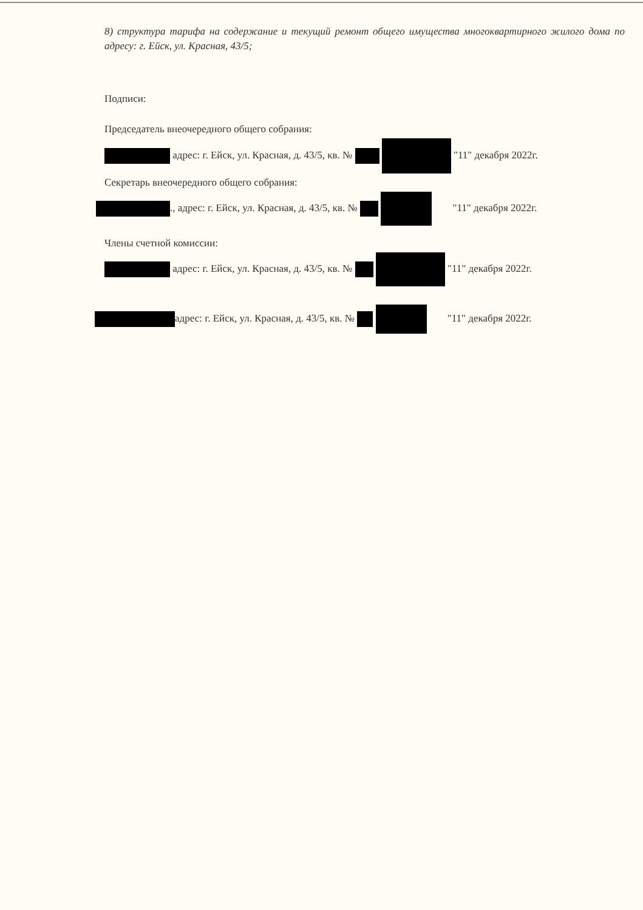8) структура тарифа на содержание и текущий ремонт общего имущества многоквартирного жилого дома по адресу: г. Ейск, ул. Красная, 43/5;
Подписи:
Председатель внеочередного общего собрания:
адрес: г. Ейск, ул. Красная, д. 43/5, кв. № "11" декабря 2022г.
Секретарь внеочередного общего собрания:
., адрес: г. Ейск, ул. Красная, д. 43/5, кв. № "11" декабря 2022г.
Члены счетной комиссии:
адрес: г. Ейск, ул. Красная, д. 43/5, кв. № "11" декабря 2022г.
адрес: г. Ейск, ул. Красная, д. 43/5, кв. № "11" декабря 2022г.